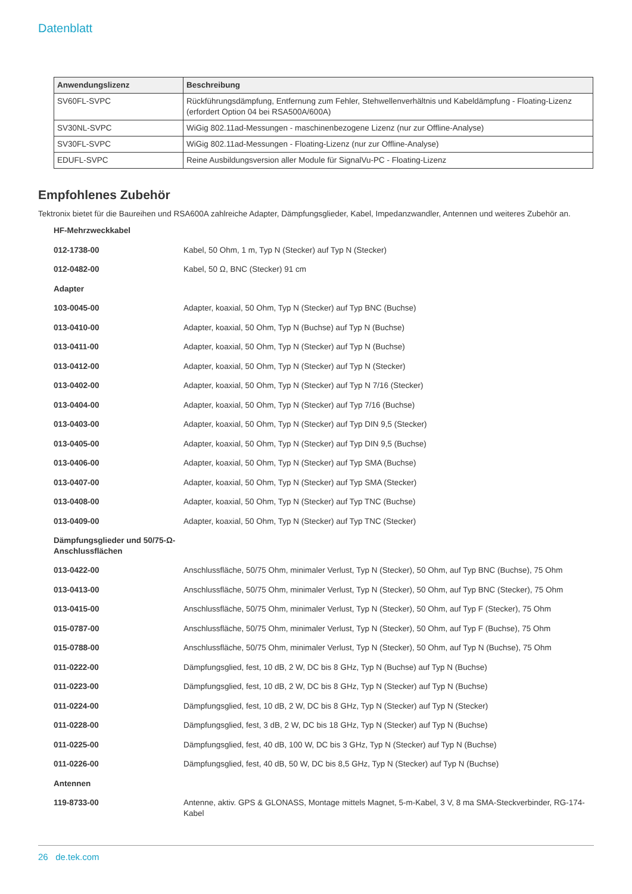Datenblatt
| Anwendungslizenz | Beschreibung |
| --- | --- |
| SV60FL-SVPC | Rückführungsdämpfung, Entfernung zum Fehler, Stehwellenverhältnis und Kabeldämpfung - Floating-Lizenz (erfordert Option 04 bei RSA500A/600A) |
| SV30NL-SVPC | WiGig 802.11ad-Messungen - maschinenbezogene Lizenz (nur zur Offline-Analyse) |
| SV30FL-SVPC | WiGig 802.11ad-Messungen - Floating-Lizenz (nur zur Offline-Analyse) |
| EDUFL-SVPC | Reine Ausbildungsversion aller Module für SignalVu-PC - Floating-Lizenz |
Empfohlenes Zubehör
Tektronix bietet für die Baureihen und RSA600A zahlreiche Adapter, Dämpfungsglieder, Kabel, Impedanzwandler, Antennen und weiteres Zubehör an.
| HF-Mehrzweckkabel | |
| 012-1738-00 | Kabel, 50 Ohm, 1 m, Typ N (Stecker) auf Typ N (Stecker) |
| 012-0482-00 | Kabel, 50 Ω, BNC (Stecker) 91 cm |
| Adapter | |
| 103-0045-00 | Adapter, koaxial, 50 Ohm, Typ N (Stecker) auf Typ BNC (Buchse) |
| 013-0410-00 | Adapter, koaxial, 50 Ohm, Typ N (Buchse) auf Typ N (Buchse) |
| 013-0411-00 | Adapter, koaxial, 50 Ohm, Typ N (Stecker) auf Typ N (Buchse) |
| 013-0412-00 | Adapter, koaxial, 50 Ohm, Typ N (Stecker) auf Typ N (Stecker) |
| 013-0402-00 | Adapter, koaxial, 50 Ohm, Typ N (Stecker) auf Typ N 7/16 (Stecker) |
| 013-0404-00 | Adapter, koaxial, 50 Ohm, Typ N (Stecker) auf Typ 7/16 (Buchse) |
| 013-0403-00 | Adapter, koaxial, 50 Ohm, Typ N (Stecker) auf Typ DIN 9,5 (Stecker) |
| 013-0405-00 | Adapter, koaxial, 50 Ohm, Typ N (Stecker) auf Typ DIN 9,5 (Buchse) |
| 013-0406-00 | Adapter, koaxial, 50 Ohm, Typ N (Stecker) auf Typ SMA (Buchse) |
| 013-0407-00 | Adapter, koaxial, 50 Ohm, Typ N (Stecker) auf Typ SMA (Stecker) |
| 013-0408-00 | Adapter, koaxial, 50 Ohm, Typ N (Stecker) auf Typ TNC (Buchse) |
| 013-0409-00 | Adapter, koaxial, 50 Ohm, Typ N (Stecker) auf Typ TNC (Stecker) |
| Dämpfungsglieder und 50/75-Ω-Anschlussflächen | |
| 013-0422-00 | Anschlussfläche, 50/75 Ohm, minimaler Verlust, Typ N (Stecker), 50 Ohm, auf Typ BNC (Buchse), 75 Ohm |
| 013-0413-00 | Anschlussfläche, 50/75 Ohm, minimaler Verlust, Typ N (Stecker), 50 Ohm, auf Typ BNC (Stecker), 75 Ohm |
| 013-0415-00 | Anschlussfläche, 50/75 Ohm, minimaler Verlust, Typ N (Stecker), 50 Ohm, auf Typ F (Stecker), 75 Ohm |
| 015-0787-00 | Anschlussfläche, 50/75 Ohm, minimaler Verlust, Typ N (Stecker), 50 Ohm, auf Typ F (Buchse), 75 Ohm |
| 015-0788-00 | Anschlussfläche, 50/75 Ohm, minimaler Verlust, Typ N (Stecker), 50 Ohm, auf Typ N (Buchse), 75 Ohm |
| 011-0222-00 | Dämpfungsglied, fest, 10 dB, 2 W, DC bis 8 GHz, Typ N (Buchse) auf Typ N (Buchse) |
| 011-0223-00 | Dämpfungsglied, fest, 10 dB, 2 W, DC bis 8 GHz, Typ N (Stecker) auf Typ N (Buchse) |
| 011-0224-00 | Dämpfungsglied, fest, 10 dB, 2 W, DC bis 8 GHz, Typ N (Stecker) auf Typ N (Stecker) |
| 011-0228-00 | Dämpfungsglied, fest, 3 dB, 2 W, DC bis 18 GHz, Typ N (Stecker) auf Typ N (Buchse) |
| 011-0225-00 | Dämpfungsglied, fest, 40 dB, 100 W, DC bis 3 GHz, Typ N (Stecker) auf Typ N (Buchse) |
| 011-0226-00 | Dämpfungsglied, fest, 40 dB, 50 W, DC bis 8,5 GHz, Typ N (Stecker) auf Typ N (Buchse) |
| Antennen | |
| 119-8733-00 | Antenne, aktiv. GPS & GLONASS, Montage mittels Magnet, 5-m-Kabel, 3 V, 8 ma SMA-Steckverbinder, RG-174-Kabel |
26 de.tek.com